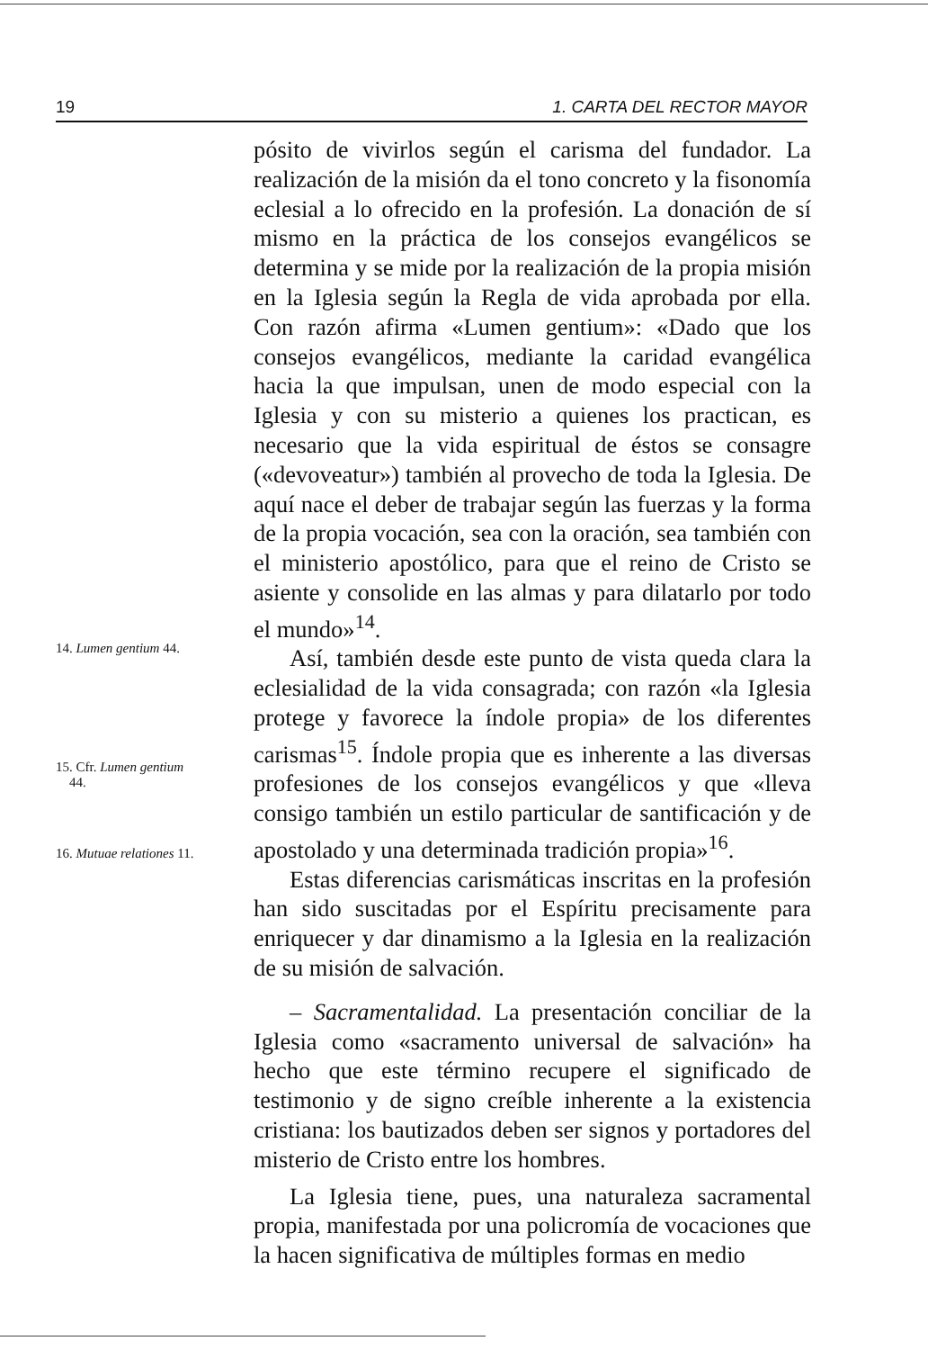19 1. CARTA DEL RECTOR MAYOR
14. Lumen gentium 44.
15. Cfr. Lumen gentium
44.
16. Mutuae relationes 11.
pósito de vivirlos según el carisma del fundador. La realización de la misión da el tono concreto y la fisonomía eclesial a lo ofrecido en la profesión. La donación de sí mismo en la práctica de los consejos evangélicos se determina y se mide por la realización de la propia misión en la Iglesia según la Regla de vida aprobada por ella. Con razón afirma «Lumen gentium»: «Dado que los consejos evangélicos, mediante la caridad evangélica hacia la que impulsan, unen de modo especial con la Iglesia y con su misterio a quienes los practican, es necesario que la vida espiritual de éstos se consagre («devoveatur») también al provecho de toda la Iglesia. De aquí nace el deber de trabajar según las fuerzas y la forma de la propia vocación, sea con la oración, sea también con el ministerio apostólico, para que el reino de Cristo se asiente y consolide en las almas y para dilatarlo por todo el mundo»<sup>14</sup>.
Así, también desde este punto de vista queda clara la eclesialidad de la vida consagrada; con razón «la Iglesia protege y favorece la índole propia» de los diferentes carismas<sup>15</sup>. Índole propia que es inherente a las diversas profesiones de los consejos evangélicos y que «lleva consigo también un estilo particular de santificación y de apostolado y una determinada tradición propia»<sup>16</sup>.
Estas diferencias carismáticas inscritas en la profesión han sido suscitadas por el Espíritu precisamente para enriquecer y dar dinamismo a la Iglesia en la realización de su misión de salvación.
– Sacramentalidad. La presentación conciliar de la Iglesia como «sacramento universal de salvación» ha hecho que este término recupere el significado de testimonio y de signo creíble inherente a la existencia cristiana: los bautizados deben ser signos y portadores del misterio de Cristo entre los hombres.
La Iglesia tiene, pues, una naturaleza sacramental propia, manifestada por una policromía de vocaciones que la hacen significativa de múltiples formas en medio